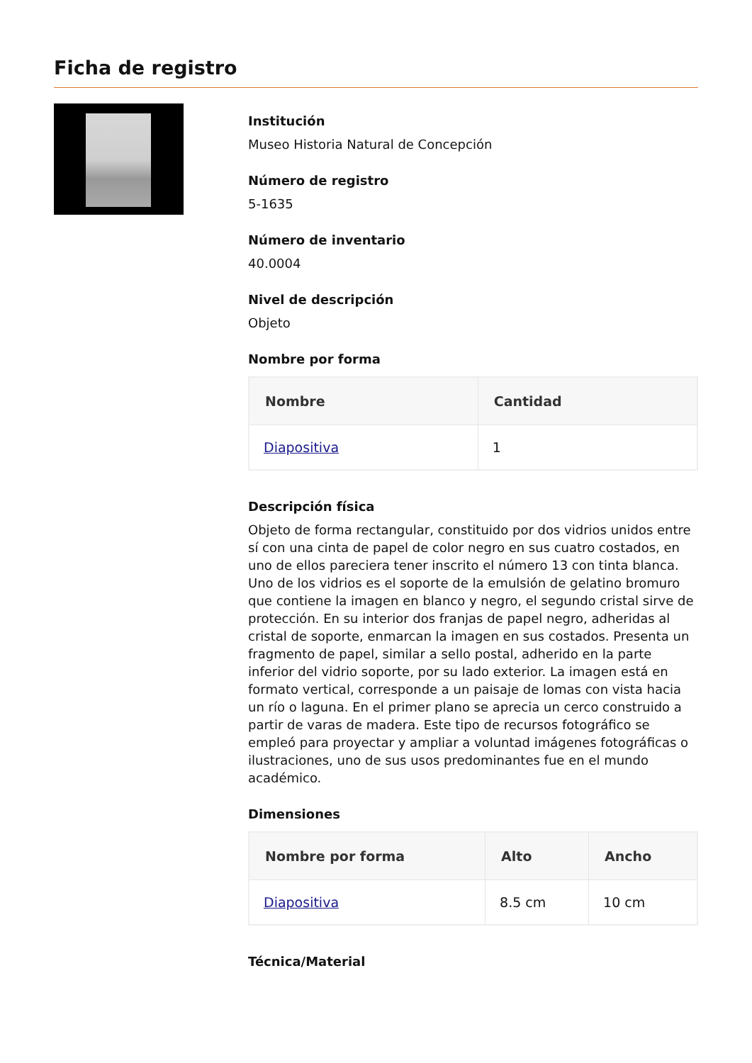Ficha de registro
Institución
Museo Historia Natural de Concepción
Número de registro
5-1635
Número de inventario
40.0004
Nivel de descripción
Objeto
Nombre por forma
| Nombre | Cantidad |
| --- | --- |
| Diapositiva | 1 |
Descripción física
Objeto de forma rectangular, constituido por dos vidrios unidos entre sí con una cinta de papel de color negro en sus cuatro costados, en uno de ellos pareciera tener inscrito el número 13 con tinta blanca. Uno de los vidrios es el soporte de la emulsión de gelatino bromuro que contiene la imagen en blanco y negro, el segundo cristal sirve de protección. En su interior dos franjas de papel negro, adheridas al cristal de soporte, enmarcan la imagen en sus costados. Presenta un fragmento de papel, similar a sello postal, adherido en la parte inferior del vidrio soporte, por su lado exterior. La imagen está en formato vertical, corresponde a un paisaje de lomas con vista hacia un río o laguna. En el primer plano se aprecia un cerco construido a partir de varas de madera. Este tipo de recursos fotográfico se empleó para proyectar y ampliar a voluntad imágenes fotográficas o ilustraciones, uno de sus usos predominantes fue en el mundo académico.
Dimensiones
| Nombre por forma | Alto | Ancho |
| --- | --- | --- |
| Diapositiva | 8.5 cm | 10 cm |
Técnica/Material